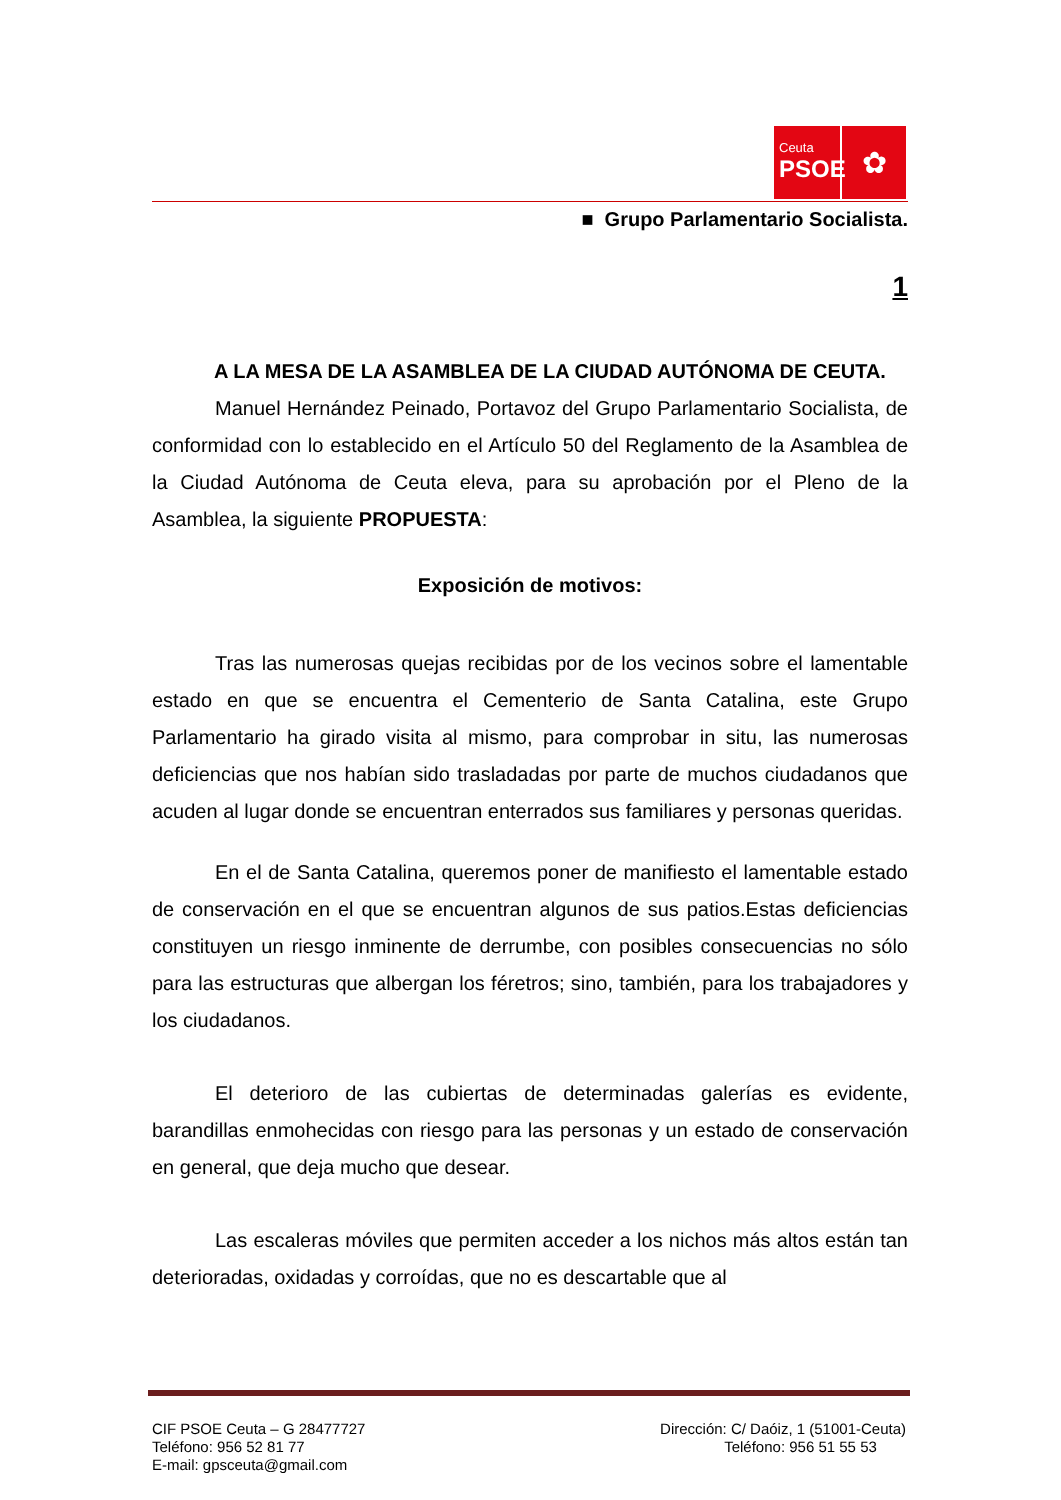Ceuta
PSOE
✿
■ Grupo Parlamentario Socialista.
1
A LA MESA DE LA ASAMBLEA DE LA CIUDAD AUTÓNOMA DE CEUTA.
Manuel Hernández Peinado, Portavoz del Grupo Parlamentario Socialista, de conformidad con lo establecido en el Artículo 50 del Reglamento de la Asamblea de la Ciudad Autónoma de Ceuta eleva, para su aprobación por el Pleno de la Asamblea, la siguiente PROPUESTA:
Exposición de motivos:
Tras las numerosas quejas recibidas por de los vecinos sobre el lamentable estado en que se encuentra el Cementerio de Santa Catalina, este Grupo Parlamentario ha girado visita al mismo, para comprobar in situ, las numerosas deficiencias que nos habían sido trasladadas por parte de muchos ciudadanos que acuden al lugar donde se encuentran enterrados sus familiares y personas queridas.
En el de Santa Catalina, queremos poner de manifiesto el lamentable estado de conservación en el que se encuentran algunos de sus patios.Estas deficiencias constituyen un riesgo inminente de derrumbe, con posibles consecuencias no sólo para las estructuras que albergan los féretros; sino, también, para los trabajadores y los ciudadanos.
El deterioro de las cubiertas de determinadas galerías es evidente, barandillas enmohecidas con riesgo para las personas y un estado de conservación en general, que deja mucho que desear.
Las escaleras móviles que permiten acceder a los nichos más altos están tan deterioradas, oxidadas y corroídas, que no es descartable que al
CIF PSOE Ceuta – G 28477727
Teléfono: 956 52 81 77
E-mail: gpsceuta@gmail.com
Dirección: C/ Daóiz, 1 (51001-Ceuta)
Teléfono: 956 51 55 53